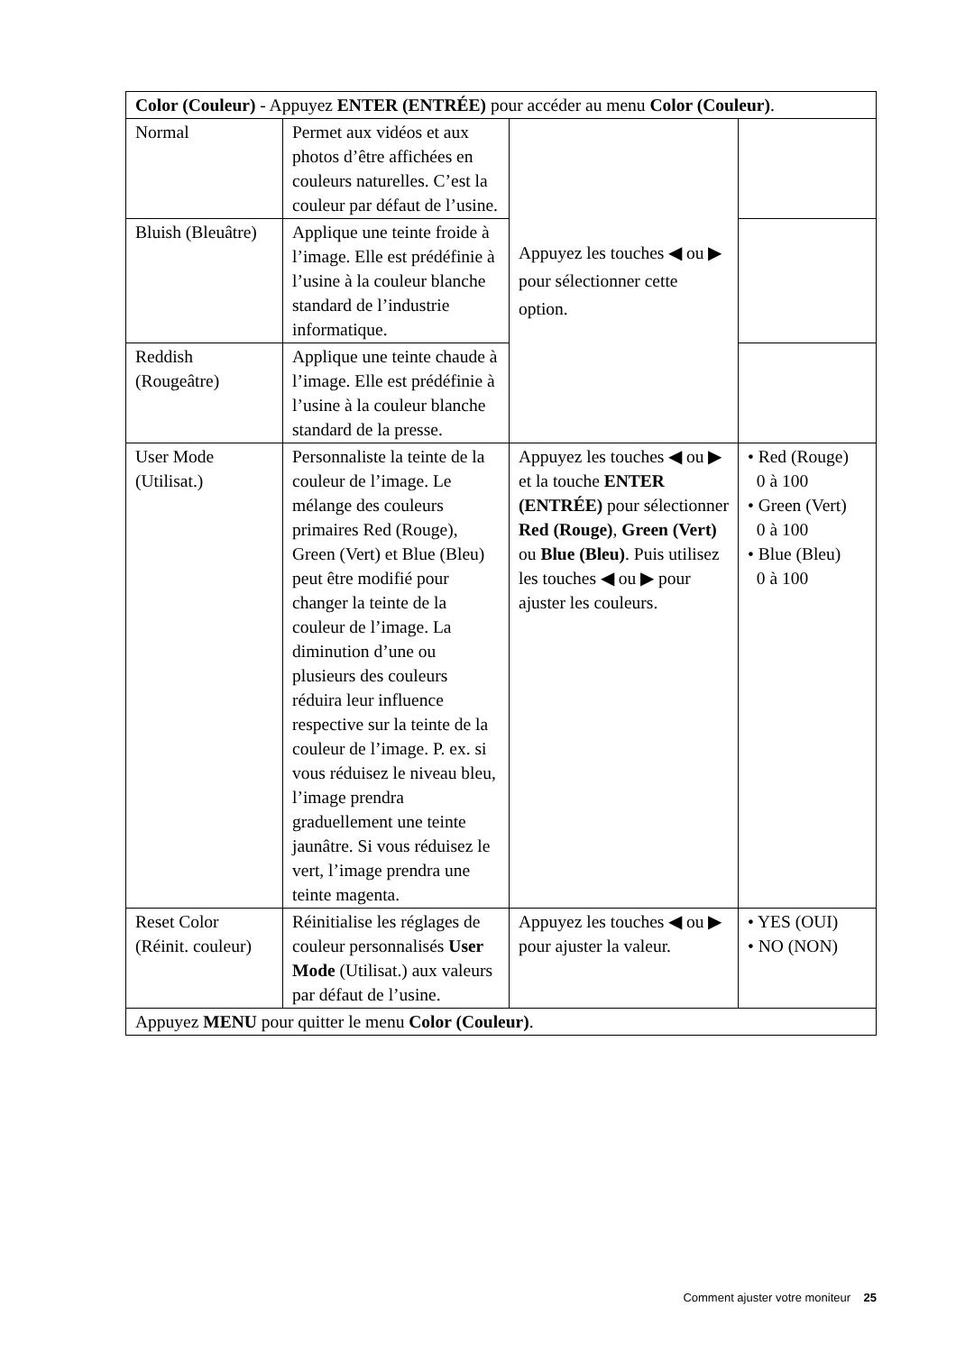| Color (Couleur) - Appuyez ENTER (ENTRÉE) pour accéder au menu Color (Couleur) . | | | |
| Normal | Permet aux vidéos et aux photos d’être affichées en couleurs naturelles. C’est la couleur par défaut de l’usine. | Appuyez les touches ◀ ou ▶ pour sélectionner cette option. | |
| Bluish (Bleuâtre) | Applique une teinte froide à l’image. Elle est prédéfinie à l’usine à la couleur blanche standard de l’industrie informatique. | | |
| Reddish (Rougeâtre) | Applique une teinte chaude à l’image. Elle est prédéfinie à l’usine à la couleur blanche standard de la presse. | | |
| User Mode (Utilisat.) | Personnaliste la teinte de la couleur de l’image. Le mélange des couleurs primaires Red (Rouge), Green (Vert) et Blue (Bleu) peut être modifié pour changer la teinte de la couleur de l’image. La diminution d’une ou plusieurs des couleurs réduira leur influence respective sur la teinte de la couleur de l’image. P. ex. si vous réduisez le niveau bleu, l’image prendra graduellement une teinte jaunâtre. Si vous réduisez le vert, l’image prendra une teinte magenta. | Appuyez les touches ◀ ou ▶ et la touche ENTER (ENTRÉE) pour sélectionner Red (Rouge) , Green (Vert) ou Blue (Bleu) . Puis utilisez les touches ◀ ou ▶ pour ajuster les couleurs. | • Red (Rouge) 0 à 100 • Green (Vert) 0 à 100 • Blue (Bleu) 0 à 100 |
| Reset Color (Réinit. couleur) | Réinitialise les réglages de couleur personnalisés User Mode (Utilisat.) aux valeurs par défaut de l’usine. | Appuyez les touches ◀ ou ▶ pour ajuster la valeur. | • YES (OUI) • NO (NON) |
| Appuyez MENU pour quitter le menu Color (Couleur) . | | | |
Comment ajuster votre moniteur 25